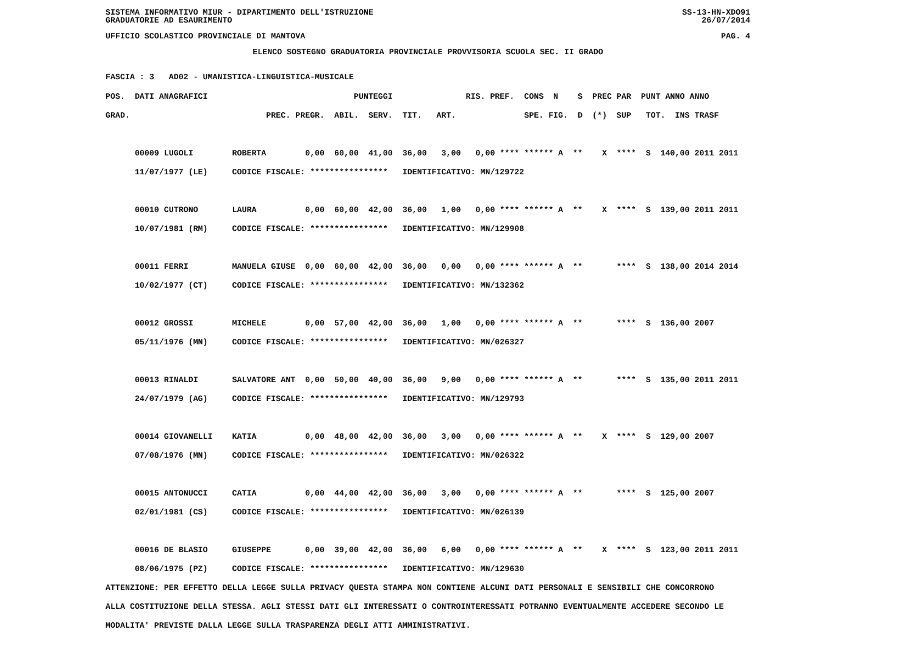SISTEMA INFORMATIVO MIUR - DIPARTIMENTO DELL'ISTRUZIONE SS-13-HN-XDO91
GRADUATORIE AD ESAURIMENTO 26/07/2014
UFFICIO SCOLASTICO PROVINCIALE DI MANTOVA PAG. 4
ELENCO SOSTEGNO GRADUATORIA PROVINCIALE PROVVISORIA SCUOLA SEC. II GRADO
FASCIA : 3 AD02 - UMANISTICA-LINGUISTICA-MUSICALE
POS.  DATI ANAGRAFICI                              PUNTEGGI               RIS. PREF.  CONS  N    S  PREC PAR  PUNT ANNO ANNO
GRAD.                            PREC. PREGR.  ABIL.  SERV.  TIT.   ART.              SPE. FIG.  D  (*)  SUP   TOT.  INS TRASF

      00009 LUGOLI        ROBERTA        0,00  60,00  41,00  36,00   3,00   0,00 **** ****** A  **    X  ****  S  140,00 2011 2011
      11/07/1977 (LE)     CODICE FISCALE: ****************   IDENTIFICATIVO: MN/129722

      00010 CUTRONO       LAURA          0,00  60,00  42,00  36,00   1,00   0,00 **** ****** A  **    X  ****  S  139,00 2011 2011
      10/07/1981 (RM)     CODICE FISCALE: ****************   IDENTIFICATIVO: MN/129908

      00011 FERRI         MANUELA GIUSE  0,00  60,00  42,00  36,00   0,00   0,00 **** ****** A  **       ****  S  138,00 2014 2014
      10/02/1977 (CT)     CODICE FISCALE: ****************   IDENTIFICATIVO: MN/132362

      00012 GROSSI        MICHELE        0,00  57,00  42,00  36,00   1,00   0,00 **** ****** A  **       ****  S  136,00 2007
      05/11/1976 (MN)     CODICE FISCALE: ****************   IDENTIFICATIVO: MN/026327

      00013 RINALDI       SALVATORE ANT  0,00  50,00  40,00  36,00   9,00   0,00 **** ****** A  **       ****  S  135,00 2011 2011
      24/07/1979 (AG)     CODICE FISCALE: ****************   IDENTIFICATIVO: MN/129793

      00014 GIOVANELLI    KATIA          0,00  48,00  42,00  36,00   3,00   0,00 **** ****** A  **    X  ****  S  129,00 2007
      07/08/1976 (MN)     CODICE FISCALE: ****************   IDENTIFICATIVO: MN/026322

      00015 ANTONUCCI     CATIA          0,00  44,00  42,00  36,00   3,00   0,00 **** ****** A  **       ****  S  125,00 2007
      02/01/1981 (CS)     CODICE FISCALE: ****************   IDENTIFICATIVO: MN/026139

      00016 DE BLASIO     GIUSEPPE       0,00  39,00  42,00  36,00   6,00   0,00 **** ****** A  **    X  ****  S  123,00 2011 2011
      08/06/1975 (PZ)     CODICE FISCALE: ****************   IDENTIFICATIVO: MN/129630
ATTENZIONE: PER EFFETTO DELLA LEGGE SULLA PRIVACY QUESTA STAMPA NON CONTIENE ALCUNI DATI PERSONALI E SENSIBILI CHE CONCORRONO
ALLA COSTITUZIONE DELLA STESSA. AGLI STESSI DATI GLI INTERESSATI O CONTROINTERESSATI POTRANNO EVENTUALMENTE ACCEDERE SECONDO LE
MODALITA' PREVISTE DALLA LEGGE SULLA TRASPARENZA DEGLI ATTI AMMINISTRATIVI.